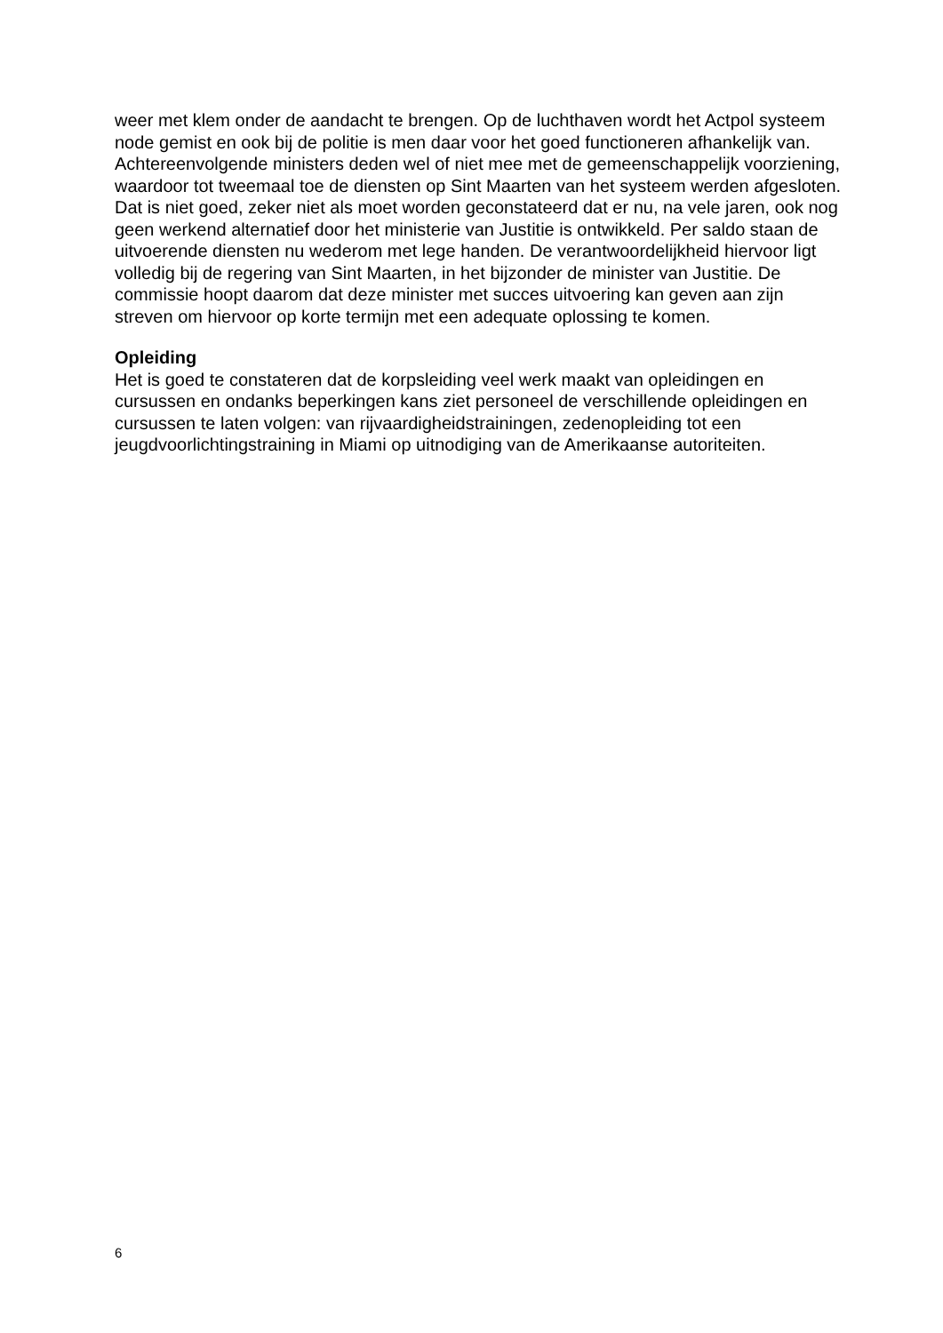weer met klem onder de aandacht te brengen. Op de luchthaven wordt het Actpol systeem node gemist en ook bij de politie is men daar voor het goed functioneren afhankelijk van. Achtereenvolgende ministers deden wel of niet mee met de gemeenschappelijk voorziening, waardoor tot tweemaal toe de diensten op Sint Maarten van het systeem werden afgesloten. Dat is niet goed, zeker niet als moet worden geconstateerd dat er nu, na vele jaren, ook nog geen werkend alternatief door het ministerie van Justitie is ontwikkeld. Per saldo staan de uitvoerende diensten nu wederom met lege handen. De verantwoordelijkheid hiervoor ligt volledig bij de regering van Sint Maarten, in het bijzonder de minister van Justitie. De commissie hoopt daarom dat deze minister met succes uitvoering kan geven aan zijn streven om hiervoor op korte termijn met een adequate oplossing te komen.
Opleiding
Het is goed te constateren dat de korpsleiding veel werk maakt van opleidingen en cursussen en ondanks beperkingen kans ziet personeel de verschillende opleidingen en cursussen te laten volgen: van rijvaardigheidstrainingen, zedenopleiding tot een jeugdvoorlichtingstraining in Miami op uitnodiging van de Amerikaanse autoriteiten.
6